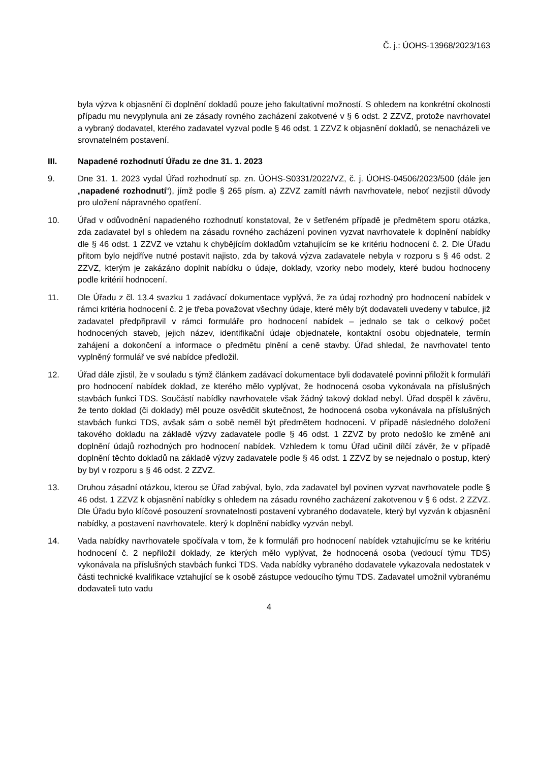Č. j.: ÚOHS-13968/2023/163
byla výzva k objasnění či doplnění dokladů pouze jeho fakultativní možností. S ohledem na konkrétní okolnosti případu mu nevyplynula ani ze zásady rovného zacházení zakotvené v § 6 odst. 2 ZZVZ, protože navrhovatel a vybraný dodavatel, kterého zadavatel vyzval podle § 46 odst. 1 ZZVZ k objasnění dokladů, se nenacházeli ve srovnatelném postavení.
III. Napadené rozhodnutí Úřadu ze dne 31. 1. 2023
9. Dne 31. 1. 2023 vydal Úřad rozhodnutí sp. zn. ÚOHS-S0331/2022/VZ, č. j. ÚOHS-04506/2023/500 (dále jen „napadené rozhodnutí“), jímž podle § 265 písm. a) ZZVZ zamítl návrh navrhovatele, neboť nezjistil důvody pro uložení nápravného opatření.
10. Úřad v odůvodnění napadeného rozhodnutí konstatoval, že v šetřeném případě je předmětem sporu otázka, zda zadavatel byl s ohledem na zásadu rovného zacházení povinen vyzvat navrhovatele k doplnění nabídky dle § 46 odst. 1 ZZVZ ve vztahu k chybějícím dokladům vztahujícím se ke kritériu hodnocení č. 2. Dle Úřadu přitom bylo nejdříve nutné postavit najisto, zda by taková výzva zadavatele nebyla v rozporu s § 46 odst. 2 ZZVZ, kterým je zakázáno doplnit nabídku o údaje, doklady, vzorky nebo modely, které budou hodnoceny podle kritérií hodnocení.
11. Dle Úřadu z čl. 13.4 svazku 1 zadávací dokumentace vyplývá, že za údaj rozhodný pro hodnocení nabídek v rámci kritéria hodnocení č. 2 je třeba považovat všechny údaje, které měly být dodavateli uvedeny v tabulce, již zadavatel předpřipravil v rámci formuláře pro hodnocení nabídek – jednalo se tak o celkový počet hodnocených staveb, jejich název, identifikační údaje objednatele, kontaktní osobu objednatele, termín zahájení a dokončení a informace o předmětu plnění a ceně stavby. Úřad shledal, že navrhovatel tento vyplněný formulář ve své nabídce předložil.
12. Úřad dále zjistil, že v souladu s týmž článkem zadávací dokumentace byli dodavatelé povinni přiložit k formuláři pro hodnocení nabídek doklad, ze kterého mělo vyplývat, že hodnocená osoba vykonávala na příslušných stavbách funkci TDS. Součástí nabídky navrhovatele však žádný takový doklad nebyl. Úřad dospěl k závěru, že tento doklad (či doklady) měl pouze osvědčit skutečnost, že hodnocená osoba vykonávala na příslušných stavbách funkci TDS, avšak sám o sobě neměl být předmětem hodnocení. V případě následného doložení takového dokladu na základě výzvy zadavatele podle § 46 odst. 1 ZZVZ by proto nedošlo ke změně ani doplnění údajů rozhodných pro hodnocení nabídek. Vzhledem k tomu Úřad učinil dílčí závěr, že v případě doplnění těchto dokladů na základě výzvy zadavatele podle § 46 odst. 1 ZZVZ by se nejednalo o postup, který by byl v rozporu s § 46 odst. 2 ZZVZ.
13. Druhou zásadní otázkou, kterou se Úřad zabýval, bylo, zda zadavatel byl povinen vyzvat navrhovatele podle § 46 odst. 1 ZZVZ k objasnění nabídky s ohledem na zásadu rovného zacházení zakotvenou v § 6 odst. 2 ZZVZ. Dle Úřadu bylo klíčové posouzení srovnatelnosti postavení vybraného dodavatele, který byl vyzván k objasnění nabídky, a postavení navrhovatele, který k doplnění nabídky vyzván nebyl.
14. Vada nabídky navrhovatele spočívala v tom, že k formuláři pro hodnocení nabídek vztahujícímu se ke kritériu hodnocení č. 2 nepřiložil doklady, ze kterých mělo vyplývat, že hodnocená osoba (vedoucí týmu TDS) vykonávala na příslušných stavbách funkci TDS. Vada nabídky vybraného dodavatele vykazovala nedostatek v části technické kvalifikace vztahující se k osobě zástupce vedoucího týmu TDS. Zadavatel umožnil vybranému dodavateli tuto vadu
4